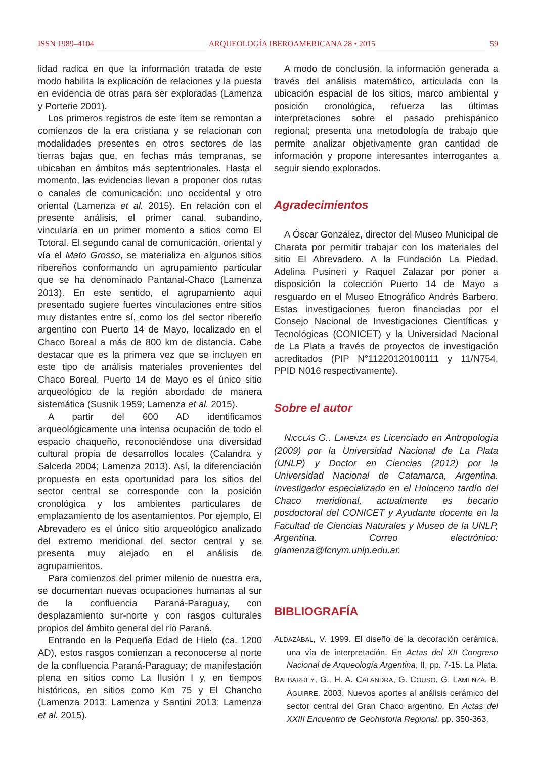ISSN 1989–4104 ARQUEOLOGÍA IBEROAMERICANA 28 • 2015 59
lidad radica en que la información tratada de este modo habilita la explicación de relaciones y la puesta en evidencia de otras para ser exploradas (Lamenza y Porterie 2001).
Los primeros registros de este ítem se remontan a comienzos de la era cristiana y se relacionan con modalidades presentes en otros sectores de las tierras bajas que, en fechas más tempranas, se ubicaban en ámbitos más septentrionales. Hasta el momento, las evidencias llevan a proponer dos rutas o canales de comunicación: uno occidental y otro oriental (Lamenza et al. 2015). En relación con el presente análisis, el primer canal, subandino, vincularía en un primer momento a sitios como El Totoral. El segundo canal de comunicación, oriental y vía el Mato Grosso, se materializa en algunos sitios ribereños conformando un agrupamiento particular que se ha denominado Pantanal-Chaco (Lamenza 2013). En este sentido, el agrupamiento aquí presentado sugiere fuertes vinculaciones entre sitios muy distantes entre sí, como los del sector ribereño argentino con Puerto 14 de Mayo, localizado en el Chaco Boreal a más de 800 km de distancia. Cabe destacar que es la primera vez que se incluyen en este tipo de análisis materiales provenientes del Chaco Boreal. Puerto 14 de Mayo es el único sitio arqueológico de la región abordado de manera sistemática (Susnik 1959; Lamenza et al. 2015).
A partir del 600 AD identificamos arqueológicamente una intensa ocupación de todo el espacio chaqueño, reconociéndose una diversidad cultural propia de desarrollos locales (Calandra y Salceda 2004; Lamenza 2013). Así, la diferenciación propuesta en esta oportunidad para los sitios del sector central se corresponde con la posición cronológica y los ambientes particulares de emplazamiento de los asentamientos. Por ejemplo, El Abrevadero es el único sitio arqueológico analizado del extremo meridional del sector central y se presenta muy alejado en el análisis de agrupamientos.
Para comienzos del primer milenio de nuestra era, se documentan nuevas ocupaciones humanas al sur de la confluencia Paraná-Paraguay, con desplazamiento sur-norte y con rasgos culturales propios del ámbito general del río Paraná.
Entrando en la Pequeña Edad de Hielo (ca. 1200 AD), estos rasgos comienzan a reconocerse al norte de la confluencia Paraná-Paraguay; de manifestación plena en sitios como La Ilusión I y, en tiempos históricos, en sitios como Km 75 y El Chancho (Lamenza 2013; Lamenza y Santini 2013; Lamenza et al. 2015).
A modo de conclusión, la información generada a través del análisis matemático, articulada con la ubicación espacial de los sitios, marco ambiental y posición cronológica, refuerza las últimas interpretaciones sobre el pasado prehispánico regional; presenta una metodología de trabajo que permite analizar objetivamente gran cantidad de información y propone interesantes interrogantes a seguir siendo explorados.
Agradecimientos
A Óscar González, director del Museo Municipal de Charata por permitir trabajar con los materiales del sitio El Abrevadero. A la Fundación La Piedad, Adelina Pusineri y Raquel Zalazar por poner a disposición la colección Puerto 14 de Mayo a resguardo en el Museo Etnográfico Andrés Barbero. Estas investigaciones fueron financiadas por el Consejo Nacional de Investigaciones Científicas y Tecnológicas (CONICET) y la Universidad Nacional de La Plata a través de proyectos de investigación acreditados (PIP N°11220120100111 y 11/N754, PPID N016 respectivamente).
Sobre el autor
NICOLÁS G.. LAMENZA es Licenciado en Antropología (2009) por la Universidad Nacional de La Plata (UNLP) y Doctor en Ciencias (2012) por la Universidad Nacional de Catamarca, Argentina. Investigador especializado en el Holoceno tardío del Chaco meridional, actualmente es becario posdoctoral del CONICET y Ayudante docente en la Facultad de Ciencias Naturales y Museo de la UNLP, Argentina. Correo electrónico: glamenza@fcnym.unlp.edu.ar.
BIBLIOGRAFÍA
ALDAZÁBAL, V. 1999. El diseño de la decoración cerámica, una vía de interpretación. En Actas del XII Congreso Nacional de Arqueología Argentina, II, pp. 7-15. La Plata.
BALBARREY, G., H. A. CALANDRA, G. COUSO, G. LAMENZA, B. AGUIRRE. 2003. Nuevos aportes al análisis cerámico del sector central del Gran Chaco argentino. En Actas del XXIII Encuentro de Geohistoria Regional, pp. 350-363.